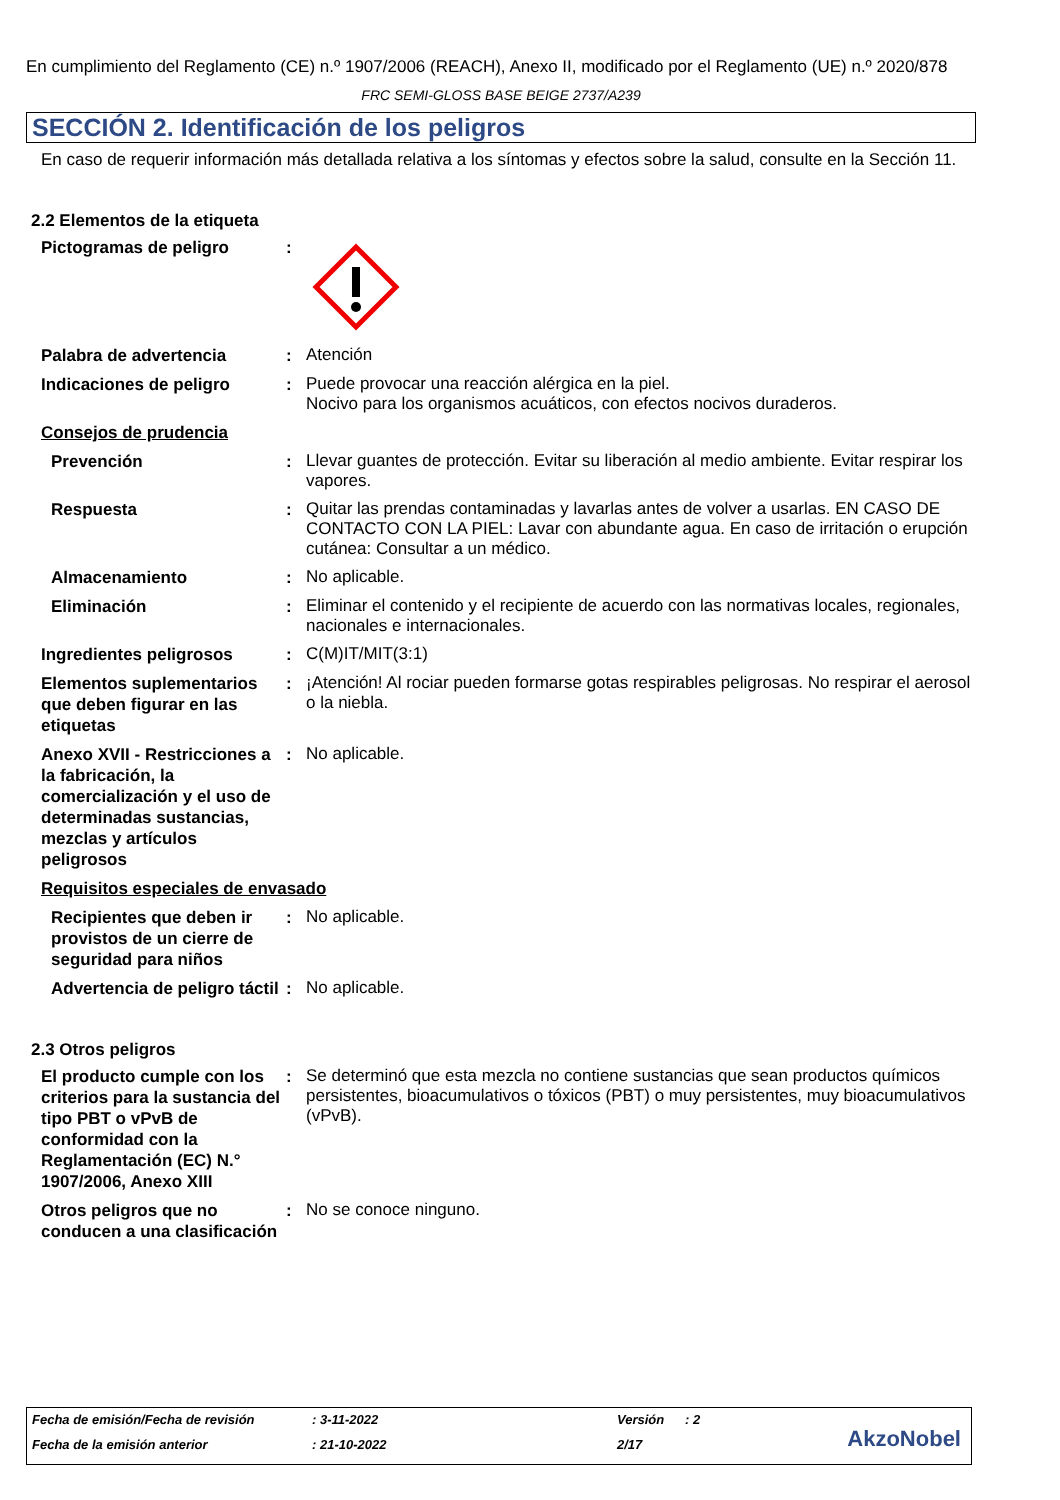En cumplimiento del Reglamento (CE) n.º 1907/2006 (REACH), Anexo II, modificado por el Reglamento (UE) n.º 2020/878
FRC SEMI-GLOSS BASE BEIGE 2737/A239
SECCIÓN 2. Identificación de los peligros
En caso de requerir información más detallada relativa a los síntomas y efectos sobre la salud, consulte en la Sección 11.
2.2 Elementos de la etiqueta
Pictogramas de peligro
:
Palabra de advertencia
:
Atención
Indicaciones de peligro
:
Puede provocar una reacción alérgica en la piel.
Nocivo para los organismos acuáticos, con efectos nocivos duraderos.
Consejos de prudencia
Prevención
:
Llevar guantes de protección. Evitar su liberación al medio ambiente. Evitar respirar los vapores.
Respuesta
:
Quitar las prendas contaminadas y lavarlas antes de volver a usarlas. EN CASO DE CONTACTO CON LA PIEL: Lavar con abundante agua. En caso de irritación o erupción cutánea: Consultar a un médico.
Almacenamiento
:
No aplicable.
Eliminación
:
Eliminar el contenido y el recipiente de acuerdo con las normativas locales, regionales, nacionales e internacionales.
Ingredientes peligrosos
:
C(M)IT/MIT(3:1)
Elementos suplementarios que deben figurar en las etiquetas
:
¡Atención! Al rociar pueden formarse gotas respirables peligrosas. No respirar el aerosol o la niebla.
Anexo XVII - Restricciones a la fabricación, la comercialización y el uso de determinadas sustancias, mezclas y artículos peligrosos
:
No aplicable.
Requisitos especiales de envasado
Recipientes que deben ir provistos de un cierre de seguridad para niños
:
No aplicable.
Advertencia de peligro táctil
:
No aplicable.
2.3 Otros peligros
El producto cumple con los criterios para la sustancia del tipo PBT o vPvB de conformidad con la Reglamentación (EC) N.° 1907/2006, Anexo XIII
:
Se determinó que esta mezcla no contiene sustancias que sean productos químicos persistentes, bioacumulativos o tóxicos (PBT) o muy persistentes, muy bioacumulativos (vPvB).
Otros peligros que no conducen a una clasificación
:
No se conoce ninguno.
Fecha de emisión/Fecha de revisión: 3-11-2022 Versión: 2
Fecha de la emisión anterior: 21-10-2022 2/17
AkzoNobel